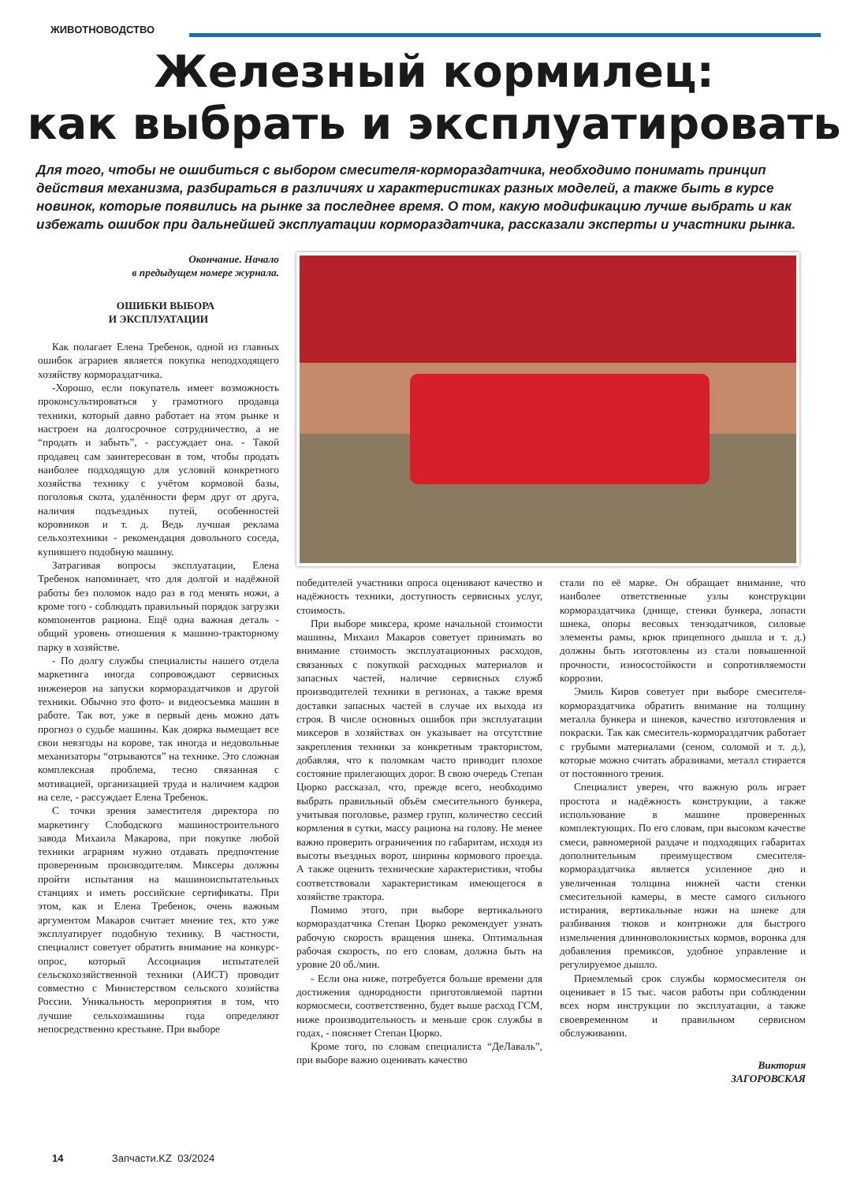ЖИВОТНОВОДСТВО
Железный кормилец:
как выбрать и эксплуатировать
Для того, чтобы не ошибиться с выбором смесителя-кормораздатчика, необходимо понимать принцип действия механизма, разбираться в различиях и характеристиках разных моделей, а также быть в курсе новинок, которые появились на рынке за последнее время. О том, какую модификацию лучше выбрать и как избежать ошибок при дальнейшей эксплуатации кормораздатчика, рассказали эксперты и участники рынка.
Окончание. Начало
в предыдущем номере журнала.
ОШИБКИ ВЫБОРА
И ЭКСПЛУАТАЦИИ
Как полагает Елена Требенок, одной из главных ошибок аграриев является покупка неподходящего хозяйству кормораздатчика.
-Хорошо, если покупатель имеет возможность проконсультироваться у грамотного продавца техники, который давно работает на этом рынке и настроен на долгосрочное сотрудничество, а не “продать и забыть”, - рассуждает она. - Такой продавец сам заинтересован в том, чтобы продать наиболее подходящую для условий конкретного хозяйства технику с учётом кормовой базы, поголовья скота, удалённости ферм друг от друга, наличия подъездных путей, особенностей коровников и т. д. Ведь лучшая реклама сельхозтехники - рекомендация довольного соседа, купившего подобную машину.
Затрагивая вопросы эксплуатации, Елена Требенок напоминает, что для долгой и надёжной работы без поломок надо раз в год менять ножи, а кроме того - соблюдать правильный порядок загрузки компонентов рациона. Ещё одна важная деталь - общий уровень отношения к машино-тракторному парку в хозяйстве.
- По долгу службы специалисты нашего отдела маркетинга иногда сопровождают сервисных инженеров на запуски кормораздатчиков и другой техники. Обычно это фото- и видеосъемка машин в работе. Так вот, уже в первый день можно дать прогноз о судьбе машины. Как доярка вымещает все свои невзгоды на корове, так иногда и недовольные механизаторы “отрываются” на технике. Это сложная комплексная проблема, тесно связанная с мотивацией, организацией труда и наличием кадров на селе, - рассуждает Елена Требенок.
С точки зрения заместителя директора по маркетингу Слободского машиностроительного завода Михаила Макарова, при покупке любой техники аграриям нужно отдавать предпочтение проверенным производителям. Миксеры должны пройти испытания на машиноиспытательных станциях и иметь российские сертификаты. При этом, как и Елена Требенок, очень важным аргументом Макаров считает мнение тех, кто уже эксплуатирует подобную технику. В частности, специалист советует обратить внимание на конкурс-опрос, который Ассоциация испытателей сельскохозяйственной техники (АИСТ) проводит совместно с Министерством сельского хозяйства России. Уникальность мероприятия в том, что лучшие сельхозмашины года определяют непосредственно крестьяне. При выборе
победителей участники опроса оценивают качество и надёжность техники, доступность сервисных услуг, стоимость.
При выборе миксера, кроме начальной стоимости машины, Михаил Макаров советует принимать во внимание стоимость эксплуатационных расходов, связанных с покупкой расходных материалов и запасных частей, наличие сервисных служб производителей техники в регионах, а также время доставки запасных частей в случае их выхода из строя. В числе основных ошибок при эксплуатации миксеров в хозяйствах он указывает на отсутствие закрепления техники за конкретным трактористом, добавляя, что к поломкам часто приводит плохое состояние прилегающих дорог. В свою очередь Степан Цюрко рассказал, что, прежде всего, необходимо выбрать правильный объём смесительного бункера, учитывая поголовье, размер групп, количество сессий кормления в сутки, массу рациона на голову. Не менее важно проверить ограничения по габаритам, исходя из высоты въездных ворот, ширины кормового проезда. А также оценить технические характеристики, чтобы соответствовали характеристикам имеющегося в хозяйстве трактора.
Помимо этого, при выборе вертикального кормораздатчика Степан Цюрко рекомендует узнать рабочую скорость вращения шнека. Оптимальная рабочая скорость, по его словам, должна быть на уровне 20 об./мин.
- Если она ниже, потребуется больше времени для достижения однородности приготовляемой партии кормосмеси, соответственно, будет выше расход ГСМ, ниже производительность и меньше срок службы в годах, - поясняет Степан Цюрко.
Кроме того, по словам специалиста “ДеЛаваль”, при выборе важно оценивать качество
стали по её марке. Он обращает внимание, что наиболее ответственные узлы конструкции кормораздатчика (днище, стенки бункера, лопасти шнека, опоры весовых тензодатчиков, силовые элементы рамы, крюк прицепного дышла и т. д.) должны быть изготовлены из стали повышенной прочности, износостойкости и сопротивляемости коррозии.
Эмиль Киров советует при выборе смесителя-кормораздатчика обратить внимание на толщину металла бункера и шнеков, качество изготовления и покраски. Так как смеситель-кормораздатчик работает с грубыми материалами (сеном, соломой и т. д.), которые можно считать абразивами, металл стирается от постоянного трения.
Специалист уверен, что важную роль играет простота и надёжность конструкции, а также использование в машине проверенных комплектующих. По его словам, при высоком качестве смеси, равномерной раздаче и подходящих габаритах дополнительным преимуществом смесителя-кормораздатчика является усиленное дно и увеличенная толщина нижней части стенки смесительной камеры, в месте самого сильного истирания, вертикальные ножи на шнеке для разбивания тюков и контрножи для быстрого измельчения длинноволокнистых кормов, воронка для добавления премиксов, удобное управление и регулируемое дышло.
Приемлемый срок службы кормосмесителя он оценивает в 15 тыс. часов работы при соблюдении всех норм инструкции по эксплуатации, а также своевременном и правильном сервисном обслуживании.
Виктория
ЗАГОРОВСКАЯ
14 Запчасти.KZ 03/2024